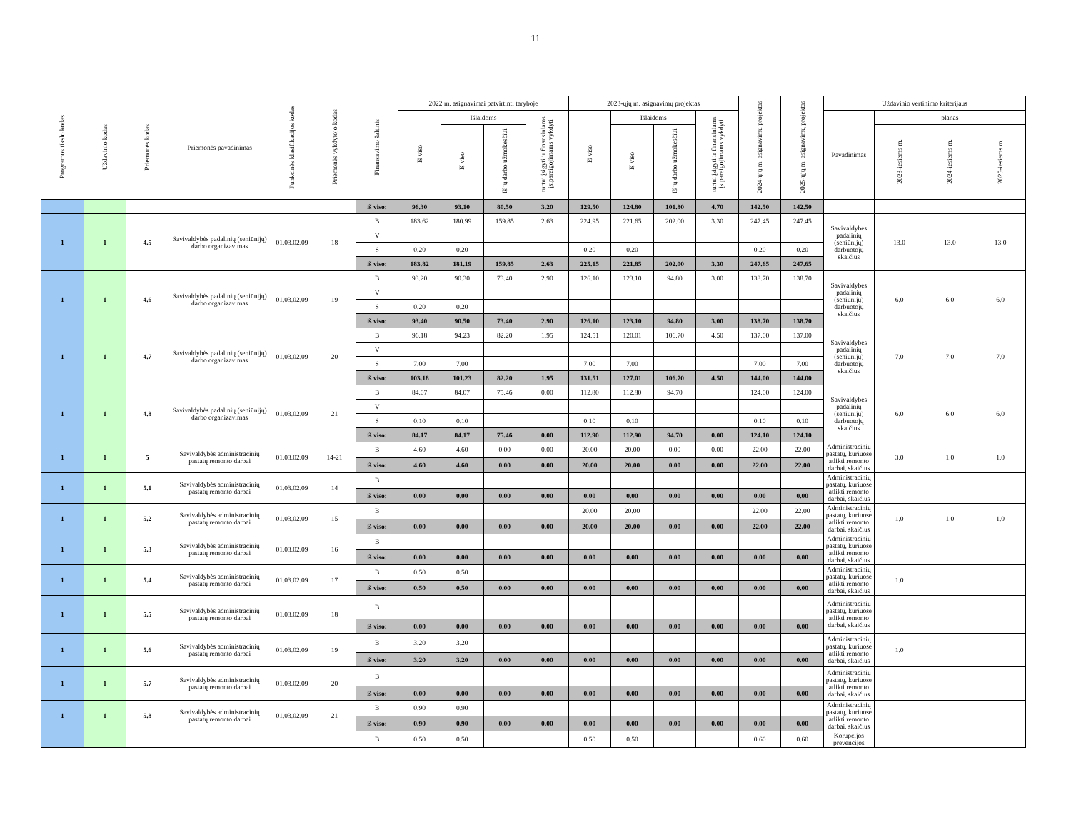11
| Programos tikslo kodas | Uždavinio kodas | Priemonės kodas | Priemonės pavadinimas | Funkcinės klasifikacijos kodas | Priemonės vykdytojo kodas | Finansavimo šaltinis | 2022 m. asignavimai patvirtinti taryboje | | | | 2023-ųjų m. asignavimų projektas | | | | 2024-ųjų m. asignavimų projektas | 2025-ųjų m. asignavimų projektas | Uždavinio vertinimo kriterijaus | | | |
| --- | --- | --- | --- | --- | --- | --- | --- | --- | --- | --- | --- | --- | --- | --- | --- | --- | --- | --- | --- | --- |
| | | | | | | | Iš viso | Išlaidoms | | turtui įsigyti ir finansiniams įsipareigojimams vykdyti | Iš viso | Išlaidoms | | turtui įsigyti ir finansiniams įsipareigojimams vykdyti | | | Pavadinimas | planas | | |
| | | | | | | | | Iš viso | Iš jų darbo užmokesčiui | | | Iš viso | Iš jų darbo užmokesčiui | | | | | 2023-iesiems m. | 2024-iesiems m. | 2025-iesiems m. |
| | | | | | | iš viso: | 96.30 | 93.10 | 80.50 | 3.20 | 129.50 | 124.80 | 101.80 | 4.70 | 142.50 | 142.50 | | | | |
| 1 | 1 | 4.5 | Savivaldybės padalinių (seniūnijų) darbo organizavimas | 01.03.02.09 | 18 | B | 183.62 | 180.99 | 159.85 | 2.63 | 224.95 | 221.65 | 202.00 | 3.30 | 247.45 | 247.45 | Savivaldybės padalinių (seniūnijų) darbuotojų skaičius | 13.0 | 13.0 | 13.0 |
| | | | | | | V | | | | | | | | | | | | | | |
| | | | | | | S | 0.20 | 0.20 | | | 0.20 | 0.20 | | | 0.20 | 0.20 | | | | |
| | | | | | | iš viso: | 183.82 | 181.19 | 159.85 | 2.63 | 225.15 | 221.85 | 202.00 | 3.30 | 247.65 | 247.65 | | | | |
| 1 | 1 | 4.6 | Savivaldybės padalinių (seniūnijų) darbo organizavimas | 01.03.02.09 | 19 | B | 93.20 | 90.30 | 73.40 | 2.90 | 126.10 | 123.10 | 94.80 | 3.00 | 138.70 | 138.70 | Savivaldybės padalinių (seniūnijų) darbuotojų skaičius | 6.0 | 6.0 | 6.0 |
| | | | | | | V | | | | | | | | | | | | | | |
| | | | | | | S | 0.20 | 0.20 | | | | | | | | | | | | |
| | | | | | | iš viso: | 93.40 | 90.50 | 73.40 | 2.90 | 126.10 | 123.10 | 94.80 | 3.00 | 138.70 | 138.70 | | | | |
| 1 | 1 | 4.7 | Savivaldybės padalinių (seniūnijų) darbo organizavimas | 01.03.02.09 | 20 | B | 96.18 | 94.23 | 82.20 | 1.95 | 124.51 | 120.01 | 106.70 | 4.50 | 137.00 | 137.00 | Savivaldybės padalinių (seniūnijų) darbuotojų skaičius | 7.0 | 7.0 | 7.0 |
| | | | | | | V | | | | | | | | | | | | | | |
| | | | | | | S | 7.00 | 7.00 | | | 7.00 | 7.00 | | | 7.00 | 7.00 | | | | |
| | | | | | | iš viso: | 103.18 | 101.23 | 82.20 | 1.95 | 131.51 | 127.01 | 106.70 | 4.50 | 144.00 | 144.00 | | | | |
| 1 | 1 | 4.8 | Savivaldybės padalinių (seniūnijų) darbo organizavimas | 01.03.02.09 | 21 | B | 84.07 | 84.07 | 75.46 | 0.00 | 112.80 | 112.80 | 94.70 | | 124.00 | 124.00 | Savivaldybės padalinių (seniūnijų) darbuotojų skaičius | 6.0 | 6.0 | 6.0 |
| | | | | | | V | | | | | | | | | | | | | | |
| | | | | | | S | 0.10 | 0.10 | | | 0.10 | 0.10 | | | 0.10 | 0.10 | | | | |
| | | | | | | iš viso: | 84.17 | 84.17 | 75.46 | 0.00 | 112.90 | 112.90 | 94.70 | 0.00 | 124.10 | 124.10 | | | | |
| 1 | 1 | 5 | Savivaldybės administracinių pastatų remonto darbai | 01.03.02.09 | 14-21 | B | 4.60 | 4.60 | 0.00 | 0.00 | 20.00 | 20.00 | 0.00 | 0.00 | 22.00 | 22.00 | Administracinių pastatų, kuriuose atlikti remonto darbai, skaičius | 3.0 | 1.0 | 1.0 |
| | | | | | | iš viso: | 4.60 | 4.60 | 0.00 | 0.00 | 20.00 | 20.00 | 0.00 | 0.00 | 22.00 | 22.00 | | | | |
| 1 | 1 | 5.1 | Savivaldybės administracinių pastatų remonto darbai | 01.03.02.09 | 14 | B | | | | | | | | | | | Administracinių pastatų, kuriuose atlikti remonto darbai, skaičius | | | |
| | | | | | | iš viso: | 0.00 | 0.00 | 0.00 | 0.00 | 0.00 | 0.00 | 0.00 | 0.00 | 0.00 | 0.00 | | | | |
| 1 | 1 | 5.2 | Savivaldybės administracinių pastatų remonto darbai | 01.03.02.09 | 15 | B | | | | | 20.00 | 20.00 | | | 22.00 | 22.00 | Administracinių pastatų, kuriuose atlikti remonto darbai, skaičius | 1.0 | 1.0 | 1.0 |
| | | | | | | iš viso: | 0.00 | 0.00 | 0.00 | 0.00 | 20.00 | 20.00 | 0.00 | 0.00 | 22.00 | 22.00 | | | | |
| 1 | 1 | 5.3 | Savivaldybės administracinių pastatų remonto darbai | 01.03.02.09 | 16 | B | | | | | | | | | | | Administracinių pastatų, kuriuose atlikti remonto darbai, skaičius | | | |
| | | | | | | iš viso: | 0.00 | 0.00 | 0.00 | 0.00 | 0.00 | 0.00 | 0.00 | 0.00 | 0.00 | 0.00 | | | | |
| 1 | 1 | 5.4 | Savivaldybės administracinių pastatų remonto darbai | 01.03.02.09 | 17 | B | 0.50 | 0.50 | | | | | | | | | Administracinių pastatų, kuriuose atlikti remonto darbai, skaičius | 1.0 | | |
| | | | | | | iš viso: | 0.50 | 0.50 | 0.00 | 0.00 | 0.00 | 0.00 | 0.00 | 0.00 | 0.00 | 0.00 | | | | |
| 1 | 1 | 5.5 | Savivaldybės administracinių pastatų remonto darbai | 01.03.02.09 | 18 | B | | | | | | | | | | | Administracinių pastatų, kuriuose atlikti remonto darbai, skaičius | | | |
| | | | | | | iš viso: | 0.00 | 0.00 | 0.00 | 0.00 | 0.00 | 0.00 | 0.00 | 0.00 | 0.00 | 0.00 | | | | |
| 1 | 1 | 5.6 | Savivaldybės administracinių pastatų remonto darbai | 01.03.02.09 | 19 | B | 3.20 | 3.20 | | | | | | | | | Administracinių pastatų, kuriuose atlikti remonto darbai, skaičius | 1.0 | | |
| | | | | | | iš viso: | 3.20 | 3.20 | 0.00 | 0.00 | 0.00 | 0.00 | 0.00 | 0.00 | 0.00 | 0.00 | | | | |
| 1 | 1 | 5.7 | Savivaldybės administracinių pastatų remonto darbai | 01.03.02.09 | 20 | B | | | | | | | | | | | Administracinių pastatų, kuriuose atlikti remonto darbai, skaičius | | | |
| | | | | | | iš viso: | 0.00 | 0.00 | 0.00 | 0.00 | 0.00 | 0.00 | 0.00 | 0.00 | 0.00 | 0.00 | | | | |
| 1 | 1 | 5.8 | Savivaldybės administracinių pastatų remonto darbai | 01.03.02.09 | 21 | B | 0.90 | 0.90 | | | | | | | | | Administracinių pastatų, kuriuose atlikti remonto darbai, skaičius | | | |
| | | | | | | iš viso: | 0.90 | 0.90 | 0.00 | 0.00 | 0.00 | 0.00 | 0.00 | 0.00 | 0.00 | 0.00 | | | | |
| | | | | | | B | 0.50 | 0.50 | | | 0.50 | 0.50 | | | 0.60 | 0.60 | Korupcijos prevencijos | | | |